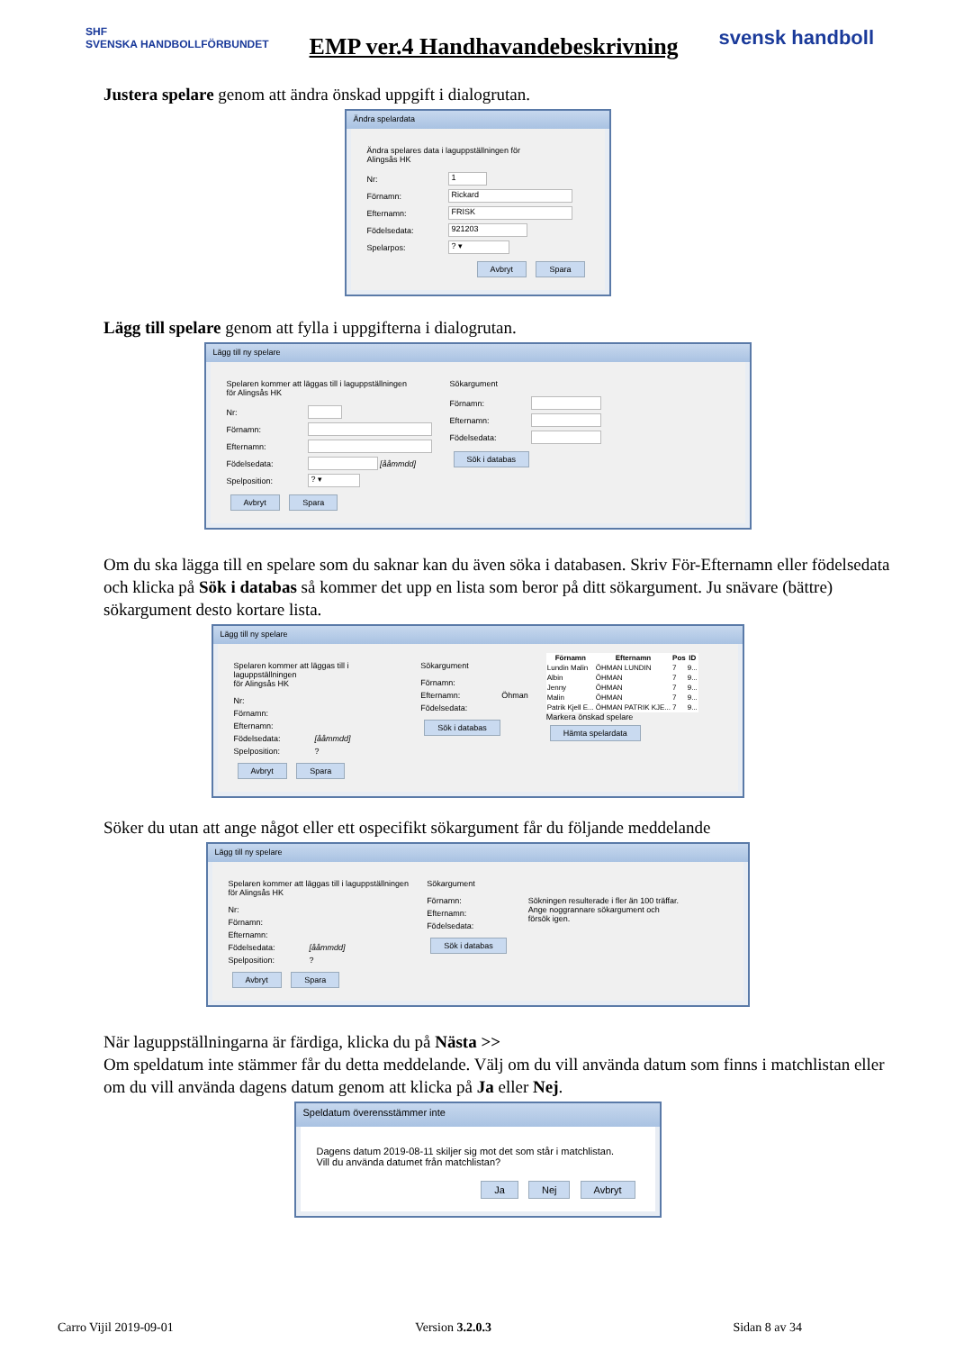SHF
SVENSKA HANDBOLLFÖRBUNDET
EMP ver.4 Handhavandebeskrivning
svensk handboll
Justera spelare genom att ändra önskad uppgift i dialogrutan.
Ändra spelardata
Ändra spelares data i laguppställningen för
Alingsås HK
Nr:
1
Förnamn:
Rickard
Efternamn:
FRISK
Födelsedata:
921203
Spelarpos:
? ▾
Avbryt Spara
Lägg till spelare genom att fylla i uppgifterna i dialogrutan.
Lägg till ny spelare
Spelaren kommer att läggas till i laguppställningen
för Alingsås HK
Nr:
Förnamn:
Efternamn:
Födelsedata: [ååmmdd]
Spelposition:
? ▾
Avbryt Spara
Sökargument
Förnamn:
Efternamn:
Födelsedata:
Sök i databas
Om du ska lägga till en spelare som du saknar kan du även söka i databasen. Skriv För-Efternamn eller födelsedata och klicka på Sök i databas så kommer det upp en lista som beror på ditt sökargument. Ju snävare (bättre) sökargument desto kortare lista.
Lägg till ny spelare
Spelaren kommer att läggas till i laguppställningen
för Alingsås HK
Nr:
Förnamn:
Efternamn:
Födelsedata: [ååmmdd]
Spelposition:?
Avbryt Spara
Sökargument
Förnamn:
Efternamn: Öhman
Födelsedata:
Sök i databas
| Förnamn | Efternamn | Pos | ID |
| --- | --- | --- | --- |
| Lundin Malin | ÖHMAN LUNDIN | 7 | 9... |
| Albin | ÖHMAN | 7 | 9... |
| Jenny | ÖHMAN | 7 | 9... |
| Malin | ÖHMAN | 7 | 9... |
| Patrik Kjell E... | ÖHMAN PATRIK KJE... | 7 | 9... |
Markera önskad spelare Hämta spelardata
Söker du utan att ange något eller ett ospecifikt sökargument får du följande meddelande
Lägg till ny spelare
Spelaren kommer att läggas till i laguppställningen
för Alingsås HK
Nr:
Förnamn:
Efternamn:
Födelsedata: [ååmmdd]
Spelposition:?
Avbryt Spara
Sökargument
Förnamn:
Efternamn:
Födelsedata:
Sök i databas
Sökningen resulterade i fler än 100 träffar.
Ange noggrannare sökargument och
försök igen.
När laguppställningarna är färdiga, klicka du på Nästa >>
Om speldatum inte stämmer får du detta meddelande. Välj om du vill använda datum som finns i matchlistan eller om du vill använda dagens datum genom att klicka på Ja eller Nej.
Speldatum överensstämmer inte
Dagens datum 2019-08-11 skiljer sig mot det som står i matchlistan.
Vill du använda datumet från matchlistan?
Ja Nej Avbryt
Carro Vijil 2019-09-01 Version 3.2.0.3 Sidan 8 av 34